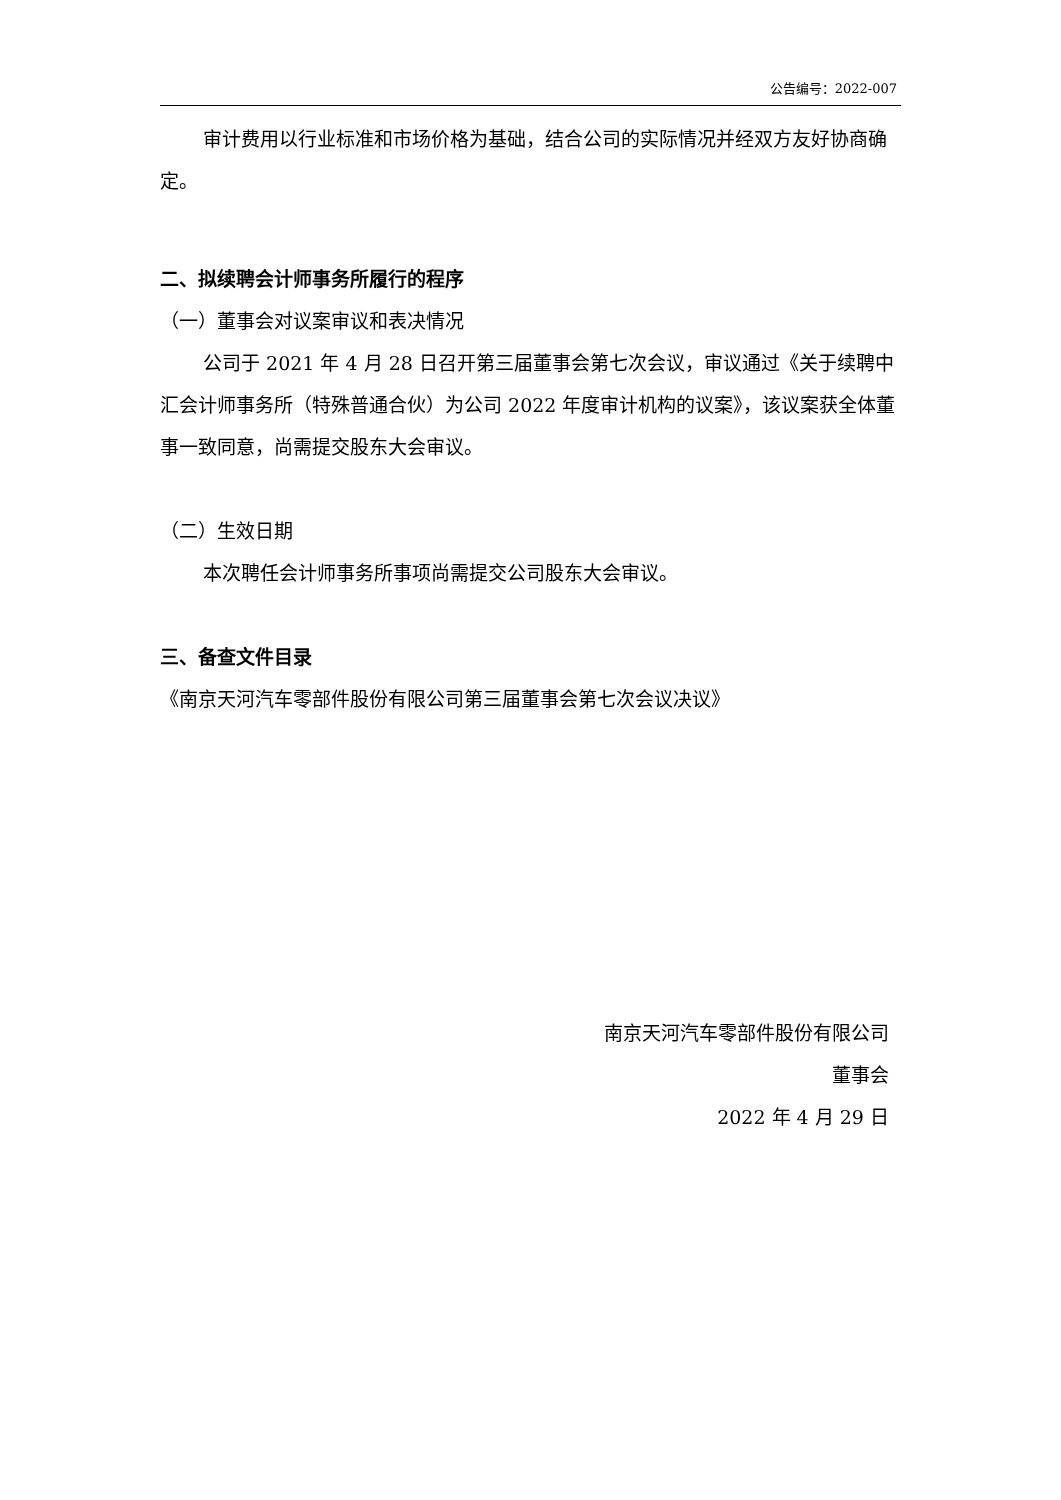公告编号：2022-007
审计费用以行业标准和市场价格为基础，结合公司的实际情况并经双方友好协商确定。
二、拟续聘会计师事务所履行的程序
（一）董事会对议案审议和表决情况
公司于 2021 年 4 月 28 日召开第三届董事会第七次会议，审议通过《关于续聘中汇会计师事务所（特殊普通合伙）为公司 2022 年度审计机构的议案》，该议案获全体董事一致同意，尚需提交股东大会审议。
（二）生效日期
本次聘任会计师事务所事项尚需提交公司股东大会审议。
三、备查文件目录
《南京天河汽车零部件股份有限公司第三届董事会第七次会议决议》
南京天河汽车零部件股份有限公司
董事会
2022 年 4 月 29 日